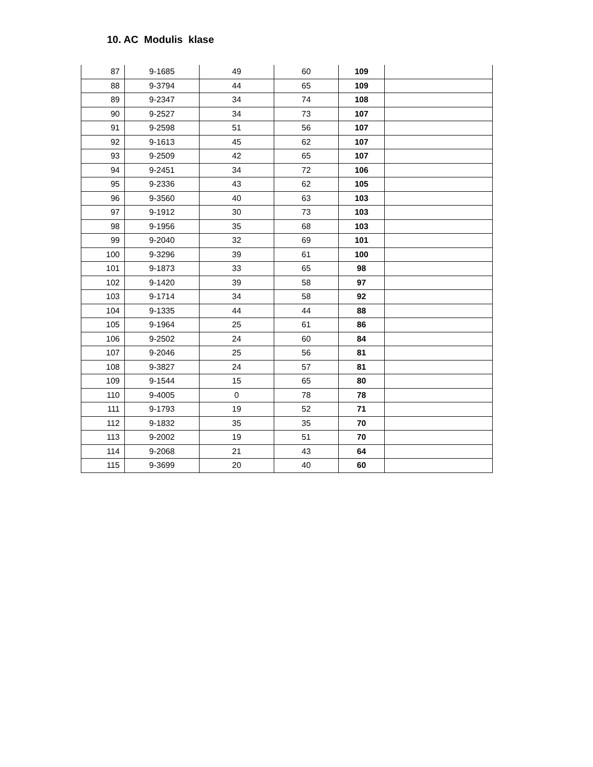10. AC Modulis klase
| 87 | 9-1685 | 49 | 60 | 109 | |
| 88 | 9-3794 | 44 | 65 | 109 | |
| 89 | 9-2347 | 34 | 74 | 108 | |
| 90 | 9-2527 | 34 | 73 | 107 | |
| 91 | 9-2598 | 51 | 56 | 107 | |
| 92 | 9-1613 | 45 | 62 | 107 | |
| 93 | 9-2509 | 42 | 65 | 107 | |
| 94 | 9-2451 | 34 | 72 | 106 | |
| 95 | 9-2336 | 43 | 62 | 105 | |
| 96 | 9-3560 | 40 | 63 | 103 | |
| 97 | 9-1912 | 30 | 73 | 103 | |
| 98 | 9-1956 | 35 | 68 | 103 | |
| 99 | 9-2040 | 32 | 69 | 101 | |
| 100 | 9-3296 | 39 | 61 | 100 | |
| 101 | 9-1873 | 33 | 65 | 98 | |
| 102 | 9-1420 | 39 | 58 | 97 | |
| 103 | 9-1714 | 34 | 58 | 92 | |
| 104 | 9-1335 | 44 | 44 | 88 | |
| 105 | 9-1964 | 25 | 61 | 86 | |
| 106 | 9-2502 | 24 | 60 | 84 | |
| 107 | 9-2046 | 25 | 56 | 81 | |
| 108 | 9-3827 | 24 | 57 | 81 | |
| 109 | 9-1544 | 15 | 65 | 80 | |
| 110 | 9-4005 | 0 | 78 | 78 | |
| 111 | 9-1793 | 19 | 52 | 71 | |
| 112 | 9-1832 | 35 | 35 | 70 | |
| 113 | 9-2002 | 19 | 51 | 70 | |
| 114 | 9-2068 | 21 | 43 | 64 | |
| 115 | 9-3699 | 20 | 40 | 60 | |